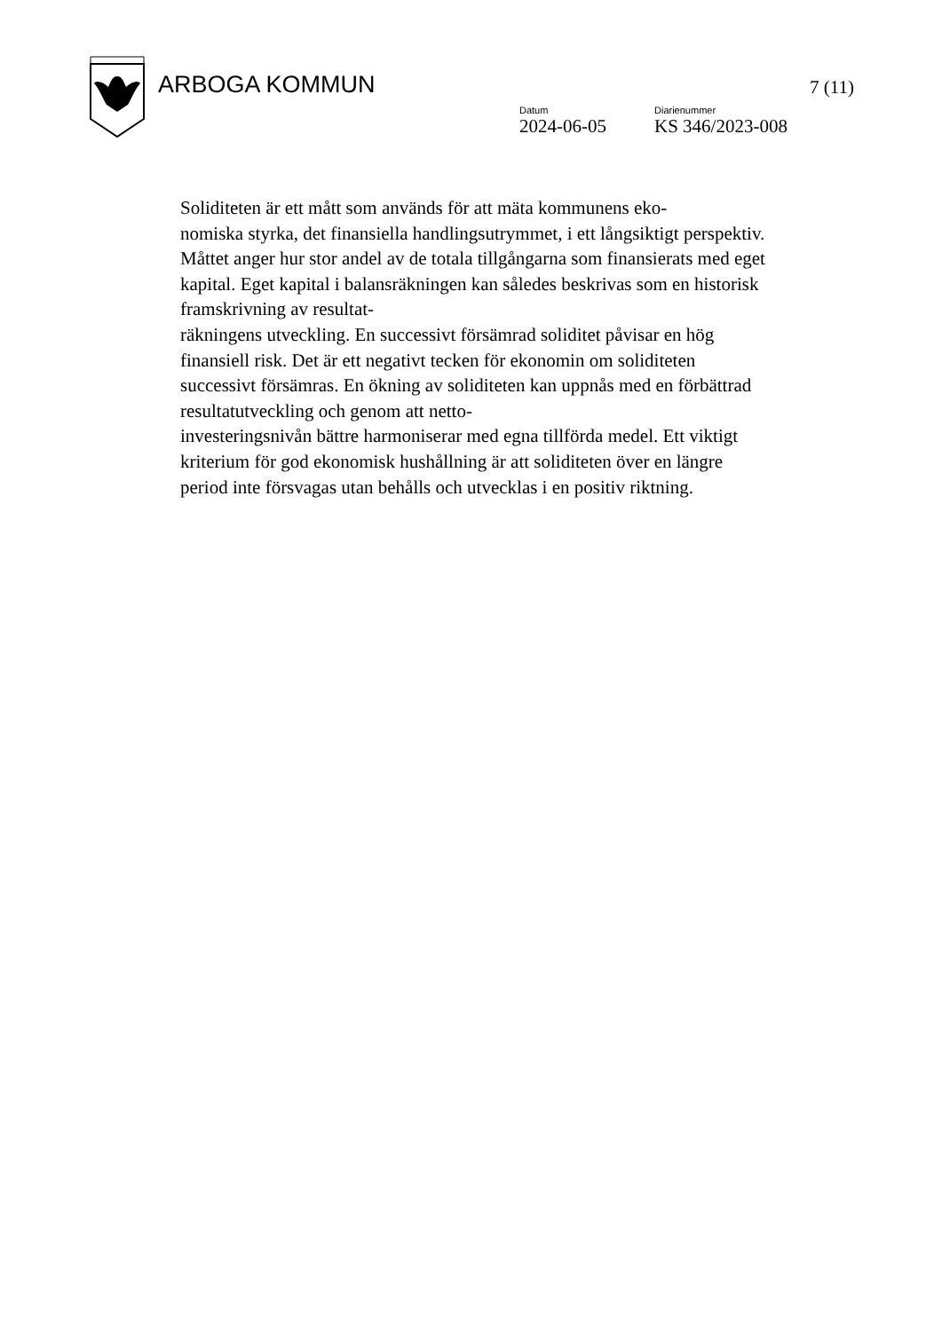ARBOGA KOMMUN 7 (11)
Datum
2024-06-05
Diarienummer
KS 346/2023-008
Soliditeten är ett mått som används för att mäta kommunens eko-
nomiska styrka, det finansiella handlingsutrymmet, i ett långsiktigt perspektiv. Måttet anger hur stor andel av de totala tillgångarna som finansierats med eget kapital. Eget kapital i balansräkningen kan således beskrivas som en historisk framskrivning av resultat-
räkningens utveckling. En successivt försämrad soliditet påvisar en hög finansiell risk. Det är ett negativt tecken för ekonomin om soliditeten successivt försämras. En ökning av soliditeten kan uppnås med en förbättrad resultatutveckling och genom att netto-
investeringsnivån bättre harmoniserar med egna tillförda medel. Ett viktigt kriterium för god ekonomisk hushållning är att soliditeten över en längre period inte försvagas utan behålls och utvecklas i en positiv riktning.